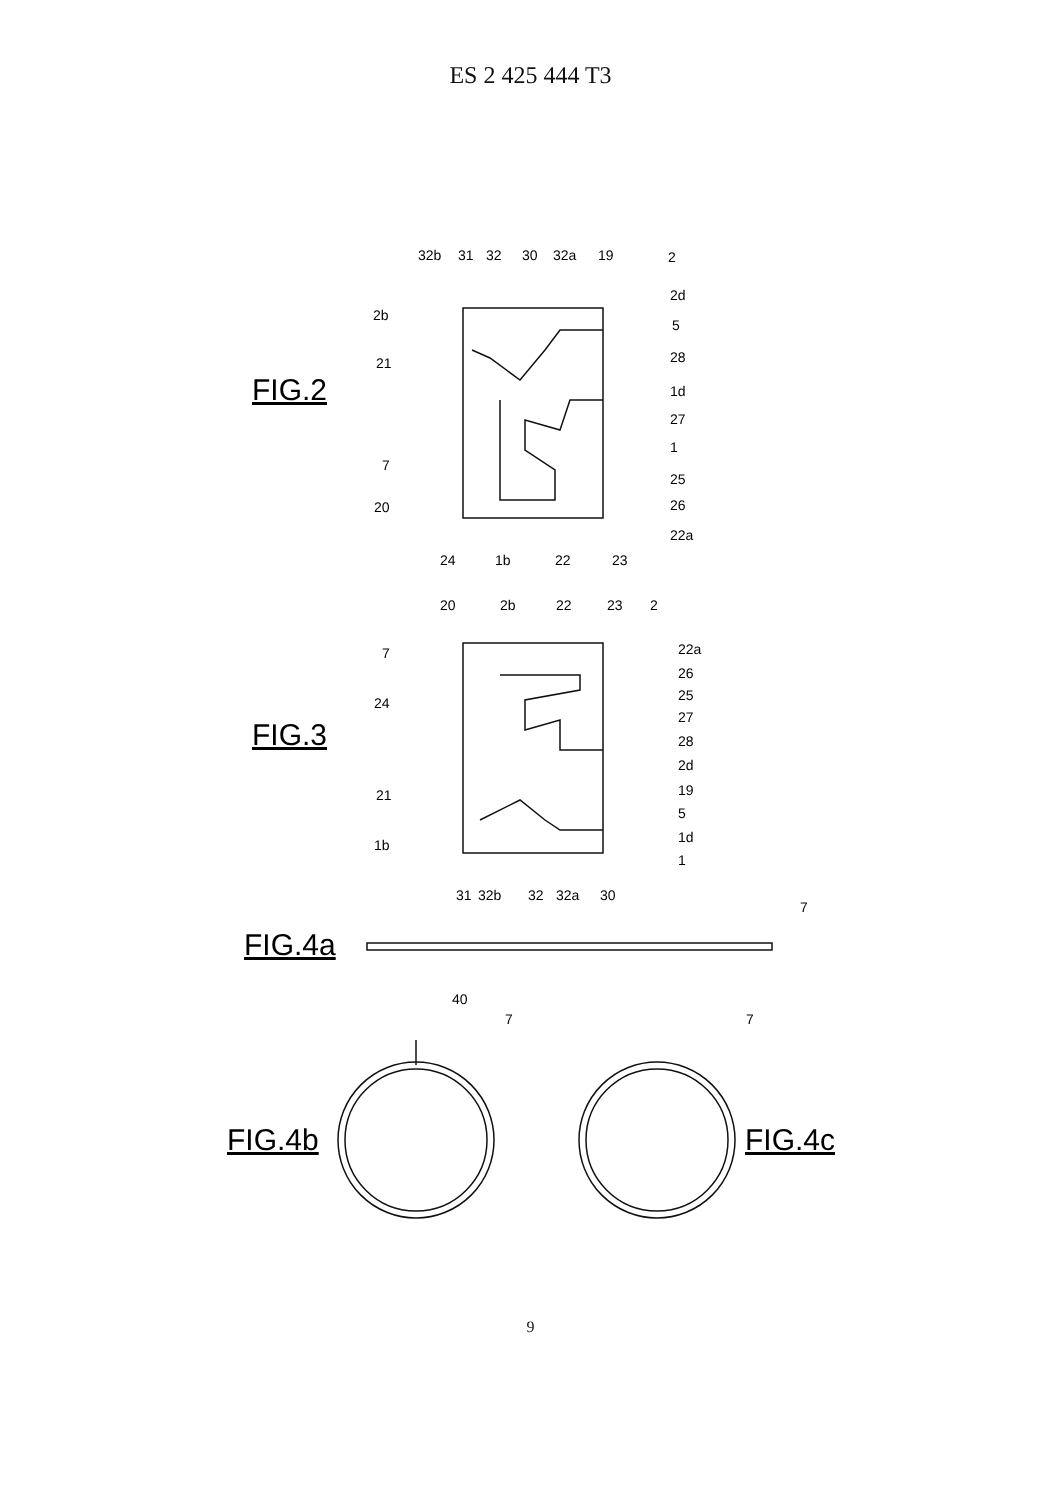ES 2 425 444 T3
32b
31
32
30
32a
19
2
2d
5
28
1d
27
1
25
26
22a
2b
21
7
20
24
1b
22
23
FIG.2
20
2b
22
23
2
22a
26
25
27
28
2d
19
5
1d
1
7
24
21
1b
31
32b
32
32a
30
FIG.3
7
FIG.4a
40
7
7
FIG.4b
FIG.4c
9